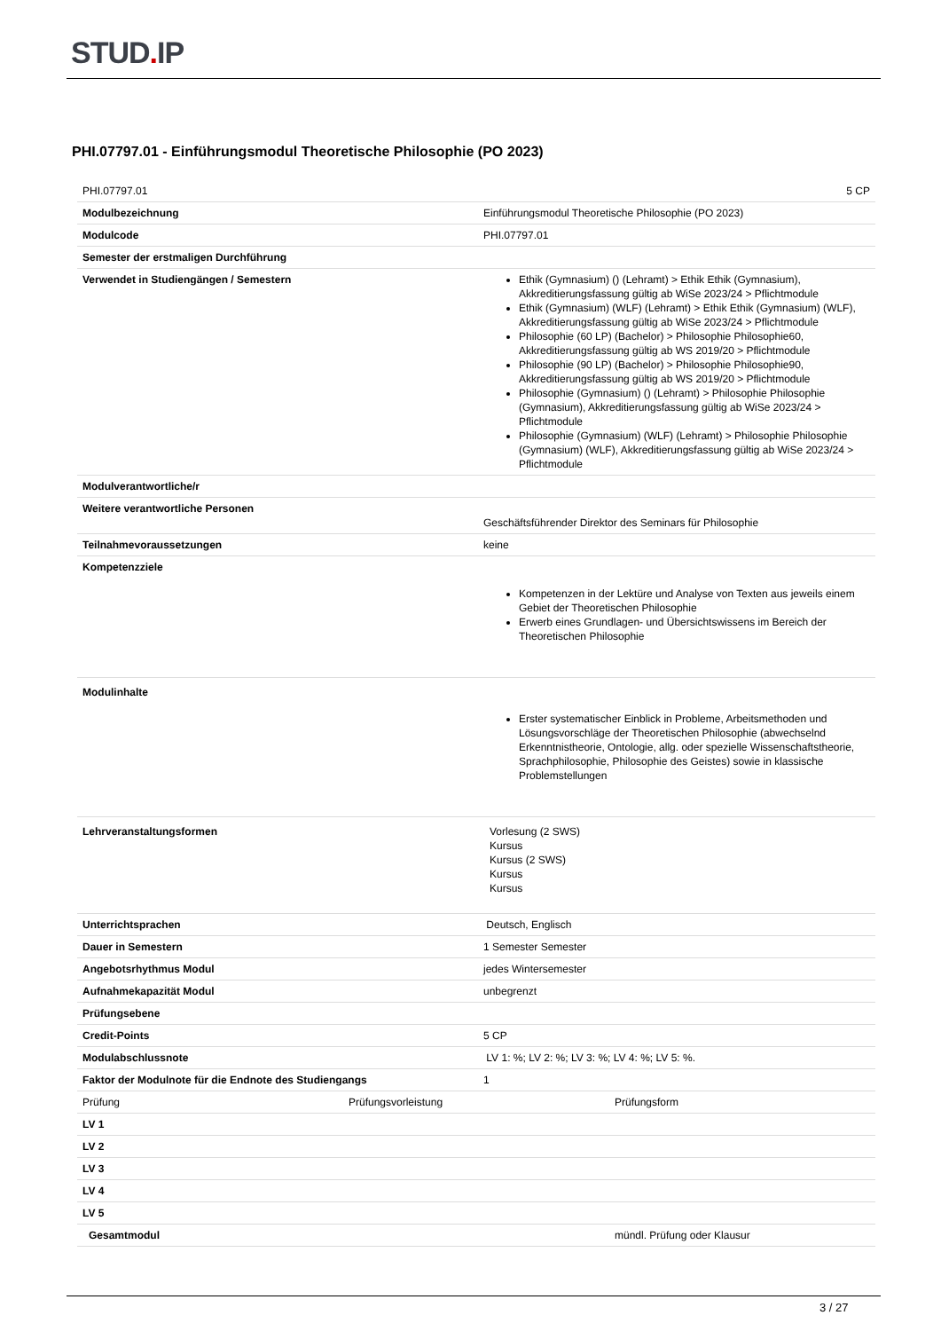STUD. IP
PHI.07797.01 - Einführungsmodul Theoretische Philosophie (PO 2023)
| PHI.07797.01 | 5 CP |
| Modulbezeichnung | Einführungsmodul Theoretische Philosophie (PO 2023) |
| Modulcode | PHI.07797.01 |
| Semester der erstmaligen Durchführung | |
| Verwendet in Studiengängen / Semestern | Ethik (Gymnasium) () (Lehramt) > Ethik Ethik (Gymnasium), Akkreditierungsfassung gültig ab WiSe 2023/24 > Pflichtmodule Ethik (Gymnasium) (WLF) (Lehramt) > Ethik Ethik (Gymnasium) (WLF), Akkreditierungsfassung gültig ab WiSe 2023/24 > Pflichtmodule Philosophie (60 LP) (Bachelor) > Philosophie Philosophie60, Akkreditierungsfassung gültig ab WS 2019/20 > Pflichtmodule Philosophie (90 LP) (Bachelor) > Philosophie Philosophie90, Akkreditierungsfassung gültig ab WS 2019/20 > Pflichtmodule Philosophie (Gymnasium) () (Lehramt) > Philosophie Philosophie (Gymnasium), Akkreditierungsfassung gültig ab WiSe 2023/24 > Pflichtmodule Philosophie (Gymnasium) (WLF) (Lehramt) > Philosophie Philosophie (Gymnasium) (WLF), Akkreditierungsfassung gültig ab WiSe 2023/24 > Pflichtmodule |
| Modulverantwortliche/r | |
| Weitere verantwortliche Personen | Geschäftsführender Direktor des Seminars für Philosophie |
| Teilnahmevoraussetzungen | keine |
| Kompetenzziele | Kompetenzen in der Lektüre und Analyse von Texten aus jeweils einem Gebiet der Theoretischen Philosophie Erwerb eines Grundlagen- und Übersichtswissens im Bereich der Theoretischen Philosophie |
| Modulinhalte | Erster systematischer Einblick in Probleme, Arbeitsmethoden und Lösungsvorschläge der Theoretischen Philosophie (abwechselnd Erkenntnistheorie, Ontologie, allg. oder spezielle Wissenschaftstheorie, Sprachphilosophie, Philosophie des Geistes) sowie in klassische Problemstellungen |
| Lehrveranstaltungsformen | Vorlesung (2 SWS) Kursus Kursus (2 SWS) Kursus Kursus |
| Unterrichtsprachen | Deutsch, Englisch |
| Dauer in Semestern | 1 Semester Semester |
| Angebotsrhythmus Modul | jedes Wintersemester |
| Aufnahmekapazität Modul | unbegrenzt |
| Prüfungsebene | |
| Credit-Points | 5 CP |
| Modulabschlussnote | LV 1: %; LV 2: %; LV 3: %; LV 4: %; LV 5: %. |
| Faktor der Modulnote für die Endnote des Studiengangs | 1 |
| / Prüfung / Prüfungsvorleistung / Prüfungsform / | |
| LV 1 | |
| LV 2 | |
| LV 3 | |
| LV 4 | |
| LV 5 | |
| / Gesamtmodul / mündl. Prüfung oder Klausur / | |
3 / 27